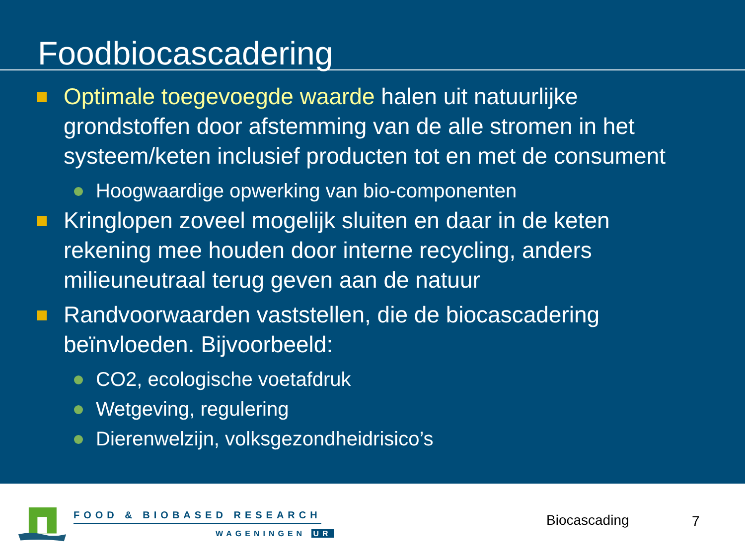Foodbiocascadering
Optimale toegevoegde waarde halen uit natuurlijke grondstoffen door afstemming van de alle stromen in het systeem/keten inclusief producten tot en met de consument
Hoogwaardige opwerking van bio-componenten
Kringlopen zoveel mogelijk sluiten en daar in de keten rekening mee houden door interne recycling, anders milieuneutraal terug geven aan de natuur
Randvoorwaarden vaststellen, die de biocascadering beïnvloeden. Bijvoorbeeld:
CO2, ecologische voetafdruk
Wetgeving, regulering
Dierenwelzijn, volksgezondheidrisico’s
FOOD & BIOBASED RESEARCH
WAGENINGEN UR
Biocascading 7